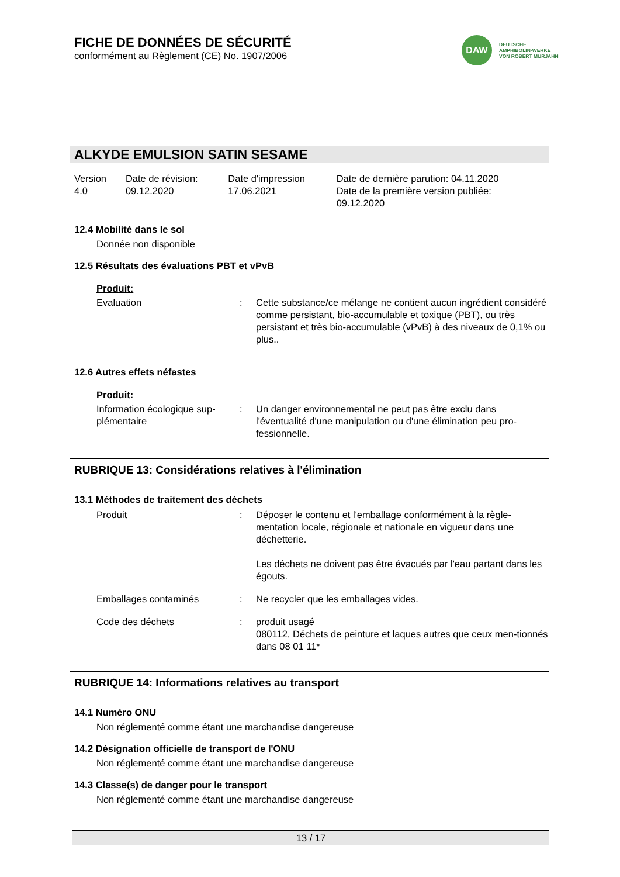DAW
DEUTSCHE
AMPHIBOLIN-WERKE
VON ROBERT MURJAHN
FICHE DE DONNÉES DE SÉCURITÉ
conformément au Règlement (CE) No. 1907/2006
ALKYDE EMULSION SATIN SESAME
| Version 4.0 | Date de révision: 09.12.2020 | Date d'impression 17.06.2021 | Date de dernière parution: 04.11.2020 Date de la première version publiée: 09.12.2020 |
12.4 Mobilité dans le sol
Donnée non disponible
12.5 Résultats des évaluations PBT et vPvB
Produit:
| Evaluation | : | Cette substance/ce mélange ne contient aucun ingrédient considéré comme persistant, bio-accumulable et toxique (PBT), ou très persistant et très bio-accumulable (vPvB) à des niveaux de 0,1% ou plus.. |
12.6 Autres effets néfastes
Produit:
| Information écologique sup-plémentaire | : | Un danger environnemental ne peut pas être exclu dans l'éventualité d'une manipulation ou d'une élimination peu pro-fessionnelle. |
RUBRIQUE 13: Considérations relatives à l'élimination
13.1 Méthodes de traitement des déchets
| Produit | : | Déposer le contenu et l'emballage conformément à la règle-mentation locale, régionale et nationale en vigueur dans une déchetterie. Les déchets ne doivent pas être évacués par l'eau partant dans les égouts. |
| Emballages contaminés | : | Ne recycler que les emballages vides. |
| Code des déchets | : | produit usagé 080112, Déchets de peinture et laques autres que ceux men-tionnés dans 08 01 11* |
RUBRIQUE 14: Informations relatives au transport
14.1 Numéro ONU
Non réglementé comme étant une marchandise dangereuse
14.2 Désignation officielle de transport de l'ONU
Non réglementé comme étant une marchandise dangereuse
14.3 Classe(s) de danger pour le transport
Non réglementé comme étant une marchandise dangereuse
13 / 17